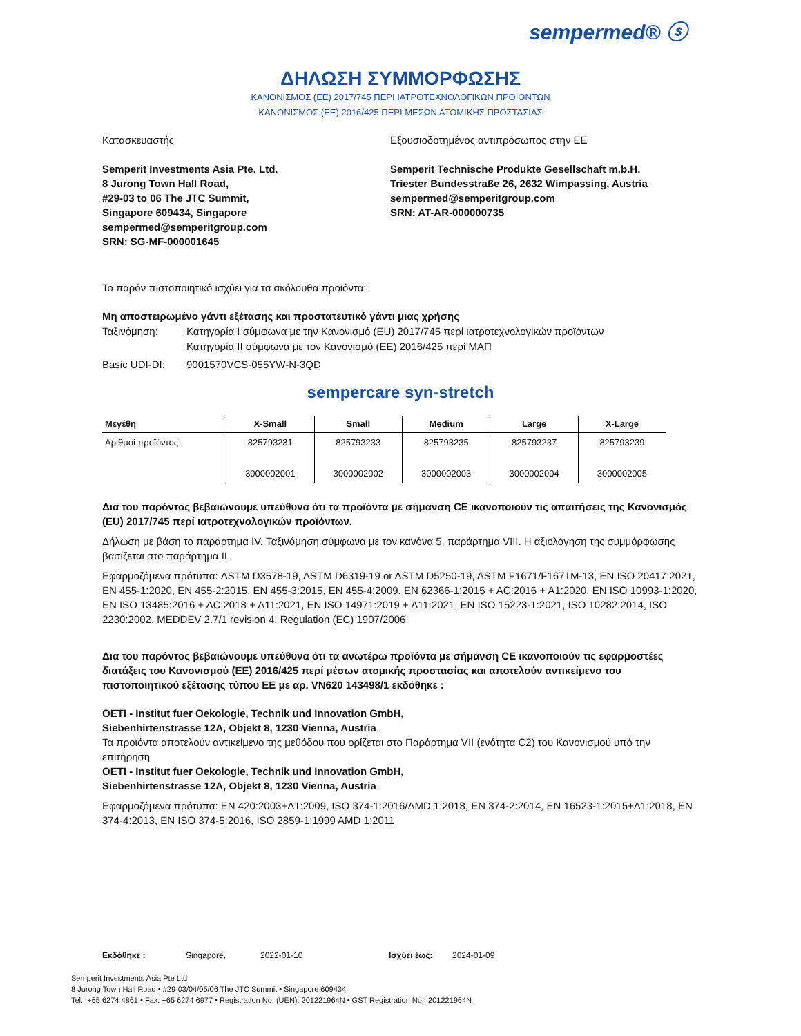sempermed® ⓢ
ΔΗΛΩΣΗ ΣΥΜΜΟΡΦΩΣΗΣ
ΚΑΝΟΝΙΣΜΟΣ (ΕΕ) 2017/745 ΠΕΡΙ ΙΑΤΡΟΤΕΧΝΟΛΟΓΙΚΩΝ ΠΡΟΪΟΝΤΩΝ
ΚΑΝΟΝΙΣΜΟΣ (ΕΕ) 2016/425 ΠΕΡΙ ΜΕΣΩΝ ΑΤΟΜΙΚΗΣ ΠΡΟΣΤΑΣΙΑΣ
Κατασκευαστής
Semperit Investments Asia Pte. Ltd.
8 Jurong Town Hall Road,
#29-03 to 06 The JTC Summit,
Singapore 609434, Singapore
sempermed@semperitgroup.com
SRN: SG-MF-000001645
Εξουσιοδοτημένος αντιπρόσωπος στην ΕΕ
Semperit Technische Produkte Gesellschaft m.b.H.
Triester Bundesstraße 26, 2632 Wimpassing, Austria
sempermed@semperitgroup.com
SRN: AT-AR-000000735
Το παρόν πιστοποιητικό ισχύει για τα ακόλουθα προϊόντα:
Μη αποστειρωμένο γάντι εξέτασης και προστατευτικό γάντι μιας χρήσης
Ταξινόμηση: Κατηγορία I σύμφωνα με την Κανονισμό (EU) 2017/745 περί ιατροτεχνολογικών προϊόντων
Κατηγορία II σύμφωνα με τον Κανονισμό (ΕΕ) 2016/425 περί ΜΑΠ
Basic UDI-DI: 9001570VCS-055YW-N-3QD
sempercare syn-stretch
| Μεγέθη | X-Small | Small | Medium | Large | X-Large |
| --- | --- | --- | --- | --- | --- |
| Αριθμοί προϊόντος | 825793231 3000002001 | 825793233 3000002002 | 825793235 3000002003 | 825793237 3000002004 | 825793239 3000002005 |
Δια του παρόντος βεβαιώνουμε υπεύθυνα ότι τα προϊόντα με σήμανση CE ικανοποιούν τις απαιτήσεις της Κανονισμός (EU) 2017/745 περί ιατροτεχνολογικών προϊόντων.
Δήλωση με βάση το παράρτημα IV. Ταξινόμηση σύμφωνα με τον κανόνα 5, παράρτημα VIII. Η αξιολόγηση της συμμόρφωσης βασίζεται στο παράρτημα II.
Εφαρμοζόμενα πρότυπα: ASTM D3578-19, ASTM D6319-19 or ASTM D5250-19, ASTM F1671/F1671M-13, EN ISO 20417:2021, EN 455-1:2020, EN 455-2:2015, EN 455-3:2015, EN 455-4:2009, EN 62366-1:2015 + AC:2016 + A1:2020, EN ISO 10993-1:2020, EN ISO 13485:2016 + AC:2018 + A11:2021, EN ISO 14971:2019 + A11:2021, EN ISO 15223-1:2021, ISO 10282:2014, ISO 2230:2002, MEDDEV 2.7/1 revision 4, Regulation (EC) 1907/2006
Δια του παρόντος βεβαιώνουμε υπεύθυνα ότι τα ανωτέρω προϊόντα με σήμανση CE ικανοποιούν τις εφαρμοστέες διατάξεις του Κανονισμού (ΕΕ) 2016/425 περί μέσων ατομικής προστασίας και αποτελούν αντικείμενο του πιστοποιητικού εξέτασης τύπου ΕΕ με αρ. VN620 143498/1 εκδόθηκε :
OETI - Institut fuer Oekologie, Technik und Innovation GmbH,
Siebenhirtenstrasse 12A, Objekt 8, 1230 Vienna, Austria
Τα προϊόντα αποτελούν αντικείμενο της μεθόδου που ορίζεται στο Παράρτημα VII (ενότητα C2) του Κανονισμού υπό την επιτήρηση
OETI - Institut fuer Oekologie, Technik und Innovation GmbH,
Siebenhirtenstrasse 12A, Objekt 8, 1230 Vienna, Austria
Εφαρμοζόμενα πρότυπα: EN 420:2003+A1:2009, ISO 374-1:2016/AMD 1:2018, EN 374-2:2014, EN 16523-1:2015+A1:2018, EN 374-4:2013, EN ISO 374-5:2016, ISO 2859-1:1999 AMD 1:2011
Εκδόθηκε : Singapore, 2022-01-10 Ισχύει έως: 2024-01-09
Semperit Investments Asia Pte Ltd
8 Jurong Town Hall Road • #29-03/04/05/06 The JTC Summit • Singapore 609434
Tel.: +65 6274 4861 • Fax: +65 6274 6977 • Registration No. (UEN): 201221964N • GST Registration No.: 201221964N